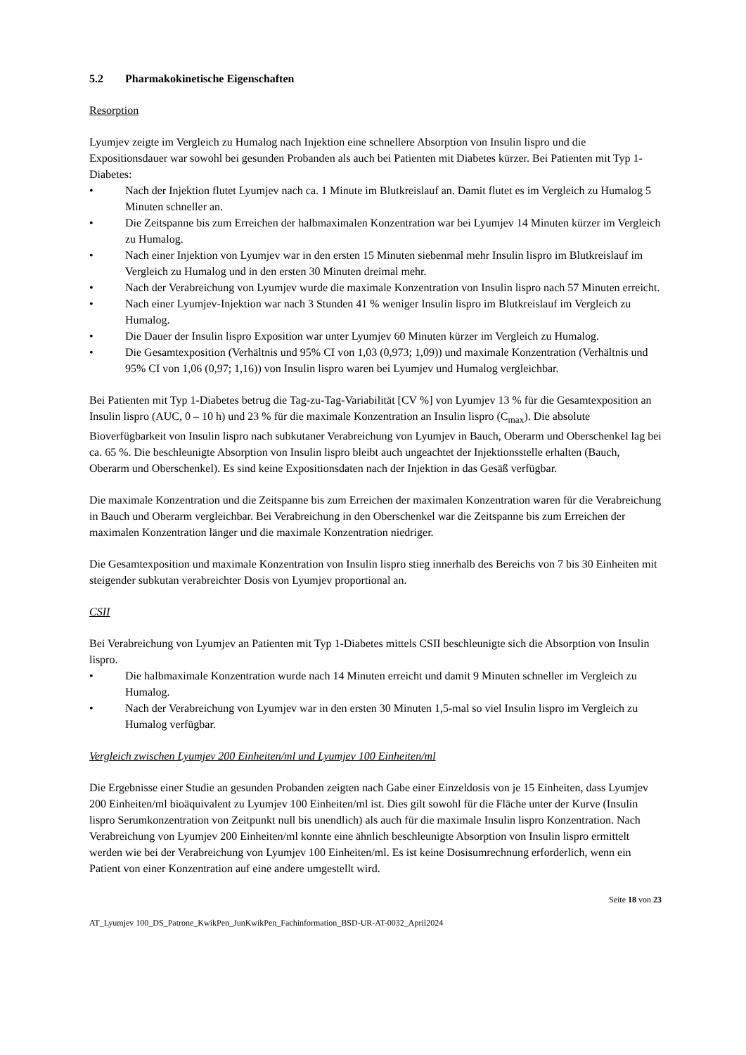5.2 Pharmakokinetische Eigenschaften
Resorption
Lyumjev zeigte im Vergleich zu Humalog nach Injektion eine schnellere Absorption von Insulin lispro und die Expositionsdauer war sowohl bei gesunden Probanden als auch bei Patienten mit Diabetes kürzer. Bei Patienten mit Typ 1-Diabetes:
• Nach der Injektion flutet Lyumjev nach ca. 1 Minute im Blutkreislauf an. Damit flutet es im Vergleich zu Humalog 5 Minuten schneller an.
• Die Zeitspanne bis zum Erreichen der halbmaximalen Konzentration war bei Lyumjev 14 Minuten kürzer im Vergleich zu Humalog.
• Nach einer Injektion von Lyumjev war in den ersten 15 Minuten siebenmal mehr Insulin lispro im Blutkreislauf im Vergleich zu Humalog und in den ersten 30 Minuten dreimal mehr.
• Nach der Verabreichung von Lyumjev wurde die maximale Konzentration von Insulin lispro nach 57 Minuten erreicht.
• Nach einer Lyumjev-Injektion war nach 3 Stunden 41 % weniger Insulin lispro im Blutkreislauf im Vergleich zu Humalog.
• Die Dauer der Insulin lispro Exposition war unter Lyumjev 60 Minuten kürzer im Vergleich zu Humalog.
• Die Gesamtexposition (Verhältnis und 95% CI von 1,03 (0,973; 1,09)) und maximale Konzentration (Verhältnis und 95% CI von 1,06 (0,97; 1,16)) von Insulin lispro waren bei Lyumjev und Humalog vergleichbar.
Bei Patienten mit Typ 1-Diabetes betrug die Tag-zu-Tag-Variabilität [CV %] von Lyumjev 13 % für die Gesamtexposition an Insulin lispro (AUC, 0 – 10 h) und 23 % für die maximale Konzentration an Insulin lispro (C<sub>max</sub>). Die absolute Bioverfügbarkeit von Insulin lispro nach subkutaner Verabreichung von Lyumjev in Bauch, Oberarm und Oberschenkel lag bei ca. 65 %. Die beschleunigte Absorption von Insulin lispro bleibt auch ungeachtet der Injektionsstelle erhalten (Bauch, Oberarm und Oberschenkel). Es sind keine Expositionsdaten nach der Injektion in das Gesäß verfügbar.
Die maximale Konzentration und die Zeitspanne bis zum Erreichen der maximalen Konzentration waren für die Verabreichung in Bauch und Oberarm vergleichbar. Bei Verabreichung in den Oberschenkel war die Zeitspanne bis zum Erreichen der maximalen Konzentration länger und die maximale Konzentration niedriger.
Die Gesamtexposition und maximale Konzentration von Insulin lispro stieg innerhalb des Bereichs von 7 bis 30 Einheiten mit steigender subkutan verabreichter Dosis von Lyumjev proportional an.
CSII
Bei Verabreichung von Lyumjev an Patienten mit Typ 1-Diabetes mittels CSII beschleunigte sich die Absorption von Insulin lispro.
• Die halbmaximale Konzentration wurde nach 14 Minuten erreicht und damit 9 Minuten schneller im Vergleich zu Humalog.
• Nach der Verabreichung von Lyumjev war in den ersten 30 Minuten 1,5-mal so viel Insulin lispro im Vergleich zu Humalog verfügbar.
Vergleich zwischen Lyumjev 200 Einheiten/ml und Lyumjev 100 Einheiten/ml
Die Ergebnisse einer Studie an gesunden Probanden zeigten nach Gabe einer Einzeldosis von je 15 Einheiten, dass Lyumjev 200 Einheiten/ml bioäquivalent zu Lyumjev 100 Einheiten/ml ist. Dies gilt sowohl für die Fläche unter der Kurve (Insulin lispro Serumkonzentration von Zeitpunkt null bis unendlich) als auch für die maximale Insulin lispro Konzentration. Nach Verabreichung von Lyumjev 200 Einheiten/ml konnte eine ähnlich beschleunigte Absorption von Insulin lispro ermittelt werden wie bei der Verabreichung von Lyumjev 100 Einheiten/ml. Es ist keine Dosisumrechnung erforderlich, wenn ein Patient von einer Konzentration auf eine andere umgestellt wird.
Seite 18 von 23
AT_Lyumjev 100_DS_Patrone_KwikPen_JunKwikPen_Fachinformation_BSD-UR-AT-0032_April2024